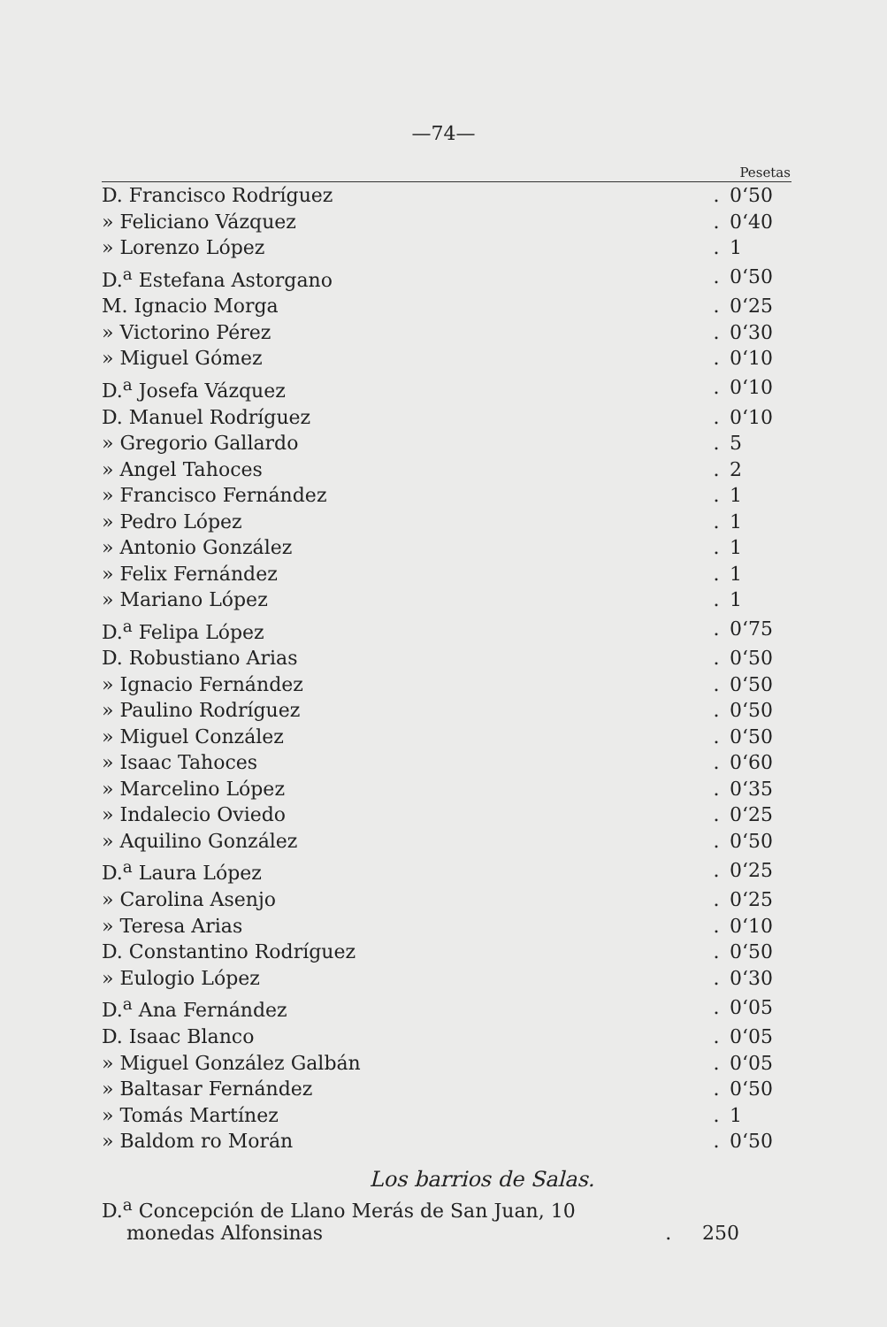—74—
| | | Pesetas |
| --- | --- | --- |
| D. Francisco Rodríguez | . | 0‘50 |
| » Feliciano Vázquez | . | 0‘40 |
| » Lorenzo López | . | 1 |
| D.<sup>a</sup> Estefana Astorgano | . | 0‘50 |
| M. Ignacio Morga | . | 0‘25 |
| » Victorino Pérez | . | 0‘30 |
| » Miguel Gómez | . | 0‘10 |
| D.<sup>a</sup> Josefa Vázquez | . | 0‘10 |
| D. Manuel Rodríguez | . | 0‘10 |
| » Gregorio Gallardo | . | 5 |
| » Angel Tahoces | . | 2 |
| » Francisco Fernández | . | 1 |
| » Pedro López | . | 1 |
| » Antonio González | . | 1 |
| » Felix Fernández | . | 1 |
| » Mariano López | . | 1 |
| D.<sup>a</sup> Felipa López | . | 0‘75 |
| D. Robustiano Arias | . | 0‘50 |
| » Ignacio Fernández | . | 0‘50 |
| » Paulino Rodríguez | . | 0‘50 |
| » Miguel Conzález | . | 0‘50 |
| » Isaac Tahoces | . | 0‘60 |
| » Marcelino López | . | 0‘35 |
| » Indalecio Oviedo | . | 0‘25 |
| » Aquilino González | . | 0‘50 |
| D.<sup>a</sup> Laura López | . | 0‘25 |
| » Carolina Asenjo | . | 0‘25 |
| » Teresa Arias | . | 0‘10 |
| D. Constantino Rodríguez | . | 0‘50 |
| » Eulogio López | . | 0‘30 |
| D.<sup>a</sup> Ana Fernández | . | 0‘05 |
| D. Isaac Blanco | . | 0‘05 |
| » Miguel González Galbán | . | 0‘05 |
| » Baltasar Fernández | . | 0‘50 |
| » Tomás Martínez | . | 1 |
| » Baldom ro Morán | . | 0‘50 |
Los barrios de Salas.
D.<sup>a</sup> Concepción de Llano Merás de San Juan, 10
monedas Alfonsinas . 250